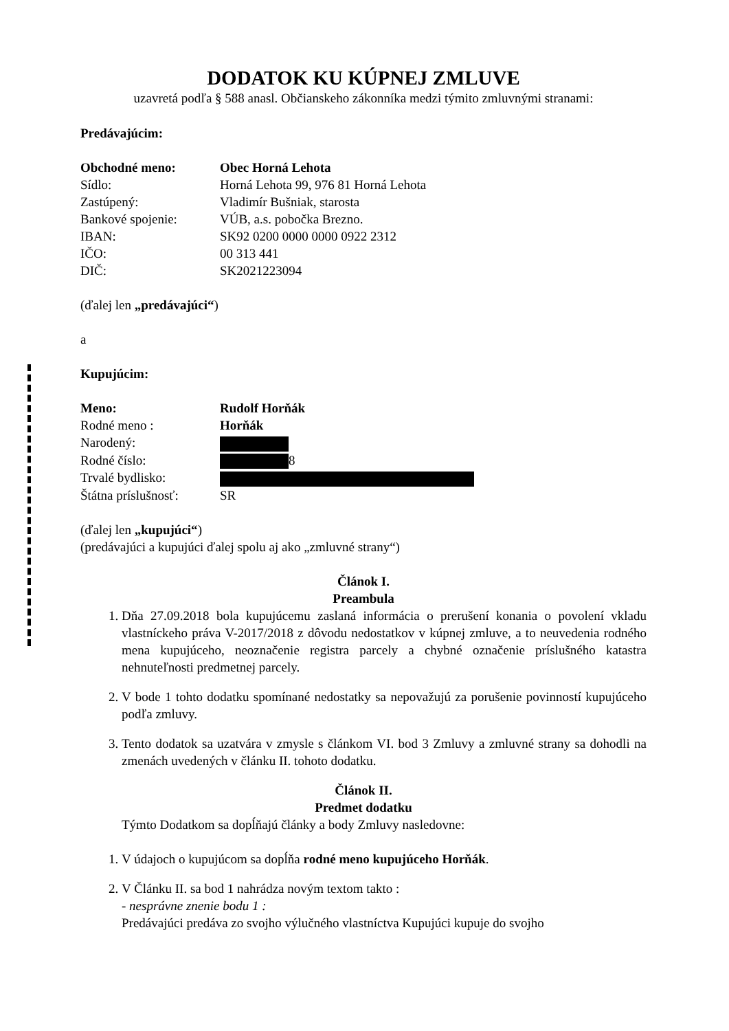DODATOK KU KÚPNEJ ZMLUVE
uzavretá podľa § 588 anasl. Občianskeho zákonníka medzi týmito zmluvnými stranami:
Predávajúcim:
Obchodné meno: Obec Horná Lehota
Sídlo: Horná Lehota 99, 976 81 Horná Lehota
Zastúpený: Vladimír Bušniak, starosta
Bankové spojenie: VÚB, a.s. pobočka Brezno.
IBAN: SK92 0200 0000 0000 0922 2312
IČO: 00 313 441
DIČ: SK2021223094
(ďalej len „predávajúci“)
a
Kupujúcim:
Meno: Rudolf Horňák
Rodné meno : Horňák
Narodený:
Rodné číslo: 8
Trvalé bydlisko:
Štátna príslušnosť: SR
(ďalej len „kupujúci“)
(predávajúci a kupujúci ďalej spolu aj ako „zmluvné strany“)
Článok I.
Preambula
1. Dňa 27.09.2018 bola kupujúcemu zaslaná informácia o prerušení konania o povolení vkladu vlastníckeho práva V-2017/2018 z dôvodu nedostatkov v kúpnej zmluve, a to neuvedenia rodného mena kupujúceho, neoznačenie registra parcely a chybné označenie príslušného katastra nehnuteľnosti predmetnej parcely.
2. V bode 1 tohto dodatku spomínané nedostatky sa nepovažujú za porušenie povinností kupujúceho podľa zmluvy.
3. Tento dodatok sa uzatvára v zmysle s článkom VI. bod 3 Zmluvy a zmluvné strany sa dohodli na zmenách uvedených v článku II. tohoto dodatku.
Článok II.
Predmet dodatku
Týmto Dodatkom sa dopĺňajú články a body Zmluvy nasledovne:
1. V údajoch o kupujúcom sa dopĺňa rodné meno kupujúceho Horňák.
2. V Článku II. sa bod 1 nahrádza novým textom takto :
- nesprávne znenie bodu 1 :
Predávajúci predáva zo svojho výlučného vlastníctva Kupujúci kupuje do svojho